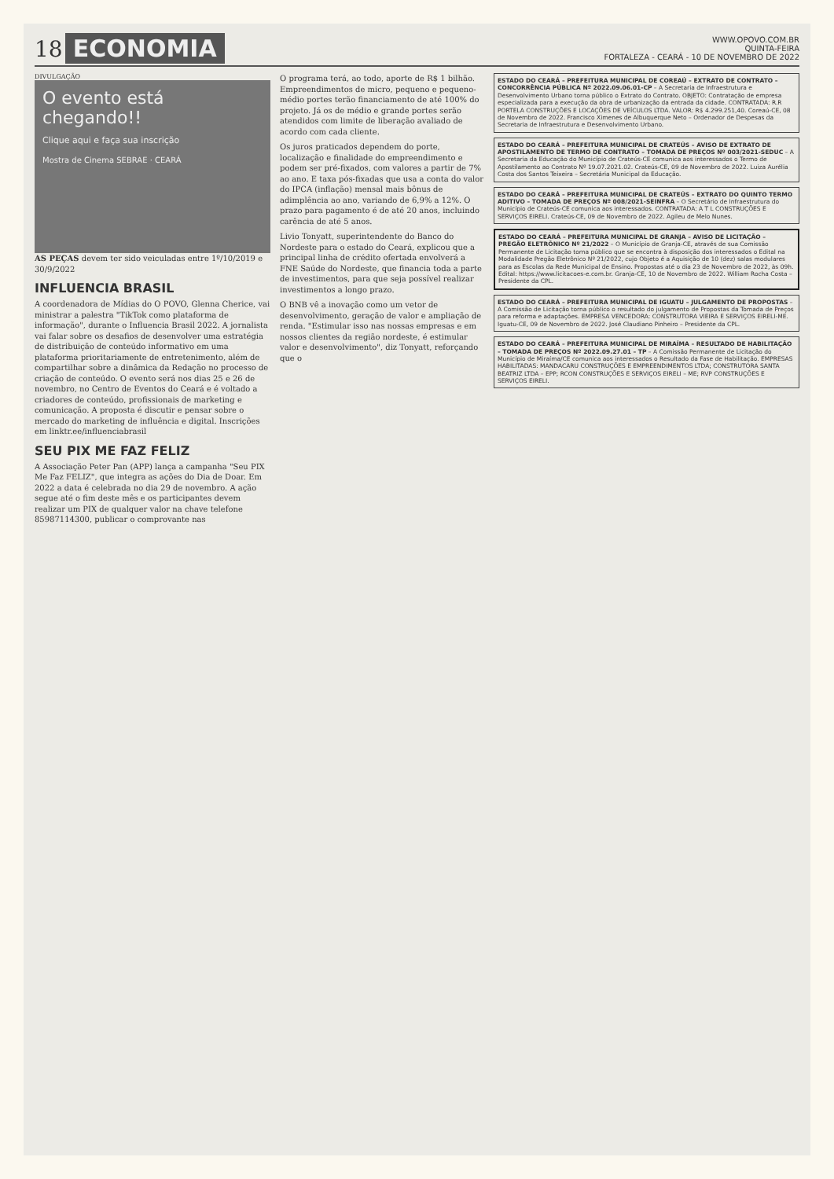18
ECONOMIA
WWW.OPOVO.COM.BR
QUINTA-FEIRA
FORTALEZA - CEARÁ - 10 DE NOVEMBRO DE 2022
DIVULGAÇÃO
O evento está chegando!!
Clique aqui e faça sua inscrição
Mostra de Cinema SEBRAE · CEARÁ
AS PEÇAS devem ter sido veiculadas entre 1º/10/2019 e 30/9/2022
INFLUENCIA BRASIL
A coordenadora de Mídias do O POVO, Glenna Cherice, vai ministrar a palestra "TikTok como plataforma de informação", durante o Influencia Brasil 2022. A jornalista vai falar sobre os desafios de desenvolver uma estratégia de distribuição de conteúdo informativo em uma plataforma prioritariamente de entretenimento, além de compartilhar sobre a dinâmica da Redação no processo de criação de conteúdo. O evento será nos dias 25 e 26 de novembro, no Centro de Eventos do Ceará e é voltado a criadores de conteúdo, profissionais de marketing e comunicação. A proposta é discutir e pensar sobre o mercado do marketing de influência e digital. Inscrições em linktr.ee/influenciabrasil
SEU PIX ME FAZ FELIZ
A Associação Peter Pan (APP) lança a campanha "Seu PIX Me Faz FELIZ", que integra as ações do Dia de Doar. Em 2022 a data é celebrada no dia 29 de novembro. A ação segue até o fim deste mês e os participantes devem realizar um PIX de qualquer valor na chave telefone 85987114300, publicar o comprovante nas
O programa terá, ao todo, aporte de R$ 1 bilhão. Empreendimentos de micro, pequeno e pequeno-médio portes terão financiamento de até 100% do projeto. Já os de médio e grande portes serão atendidos com limite de liberação avaliado de acordo com cada cliente.
Os juros praticados dependem do porte, localização e finalidade do empreendimento e podem ser pré-fixados, com valores a partir de 7% ao ano. E taxa pós-fixadas que usa a conta do valor do IPCA (inflação) mensal mais bônus de adimplência ao ano, variando de 6,9% a 12%. O prazo para pagamento é de até 20 anos, incluindo carência de até 5 anos.
Livio Tonyatt, superintendente do Banco do Nordeste para o estado do Ceará, explicou que a principal linha de crédito ofertada envolverá a FNE Saúde do Nordeste, que financia toda a parte de investimentos, para que seja possível realizar investimentos a longo prazo.
O BNB vê a inovação como um vetor de desenvolvimento, geração de valor e ampliação de renda. "Estimular isso nas nossas empresas e em nossos clientes da região nordeste, é estimular valor e desenvolvimento", diz Tonyatt, reforçando que o
ESTADO DO CEARÁ – PREFEITURA MUNICIPAL DE COREAÚ – EXTRATO DE CONTRATO – CONCORRÊNCIA PÚBLICA Nº 2022.09.06.01-CP – A Secretaria de Infraestrutura e Desenvolvimento Urbano torna público o Extrato do Contrato. OBJETO: Contratação de empresa especializada para a execução da obra de urbanização da entrada da cidade. CONTRATADA: R.R PORTELA CONSTRUÇÕES E LOCAÇÕES DE VEÍCULOS LTDA. VALOR: R$ 4.299.251,40. Coreaú-CE, 08 de Novembro de 2022. Francisco Ximenes de Albuquerque Neto – Ordenador de Despesas da Secretaria de Infraestrutura e Desenvolvimento Urbano.
ESTADO DO CEARÁ – PREFEITURA MUNICIPAL DE CRATEÚS – AVISO DE EXTRATO DE APOSTILAMENTO DE TERMO DE CONTRATO – TOMADA DE PREÇOS Nº 003/2021-SEDUC – A Secretaria da Educação do Município de Crateús-CE comunica aos interessados o Termo de Apostilamento ao Contrato Nº 19.07.2021.02. Crateús-CE, 09 de Novembro de 2022. Luiza Aurélia Costa dos Santos Teixeira – Secretária Municipal da Educação.
ESTADO DO CEARÁ – PREFEITURA MUNICIPAL DE CRATEÚS – EXTRATO DO QUINTO TERMO ADITIVO – TOMADA DE PREÇOS Nº 008/2021-SEINFRA – O Secretário de Infraestrutura do Município de Crateús-CE comunica aos interessados. CONTRATADA: A T L CONSTRUÇÕES E SERVIÇOS EIRELI. Crateús-CE, 09 de Novembro de 2022. Agileu de Melo Nunes.
ESTADO DO CEARÁ – PREFEITURA MUNICIPAL DE GRANJA – AVISO DE LICITAÇÃO – PREGÃO ELETRÔNICO Nº 21/2022 – O Município de Granja-CE, através de sua Comissão Permanente de Licitação torna público que se encontra à disposição dos interessados o Edital na Modalidade Pregão Eletrônico Nº 21/2022, cujo Objeto é a Aquisição de 10 (dez) salas modulares para as Escolas da Rede Municipal de Ensino. Propostas até o dia 23 de Novembro de 2022, às 09h. Edital: https://www.licitacoes-e.com.br. Granja-CE, 10 de Novembro de 2022. William Rocha Costa – Presidente da CPL.
ESTADO DO CEARÁ – PREFEITURA MUNICIPAL DE IGUATU – JULGAMENTO DE PROPOSTAS – A Comissão de Licitação torna público o resultado do julgamento de Propostas da Tomada de Preços para reforma e adaptações. EMPRESA VENCEDORA: CONSTRUTORA VIEIRA E SERVIÇOS EIRELI-ME. Iguatu-CE, 09 de Novembro de 2022. José Claudiano Pinheiro – Presidente da CPL.
ESTADO DO CEARÁ – PREFEITURA MUNICIPAL DE MIRAÍMA – RESULTADO DE HABILITAÇÃO – TOMADA DE PREÇOS Nº 2022.09.27.01 – TP – A Comissão Permanente de Licitação do Município de Miraíma/CE comunica aos interessados o Resultado da Fase de Habilitação. EMPRESAS HABILITADAS: MANDACARU CONSTRUÇÕES E EMPREENDIMENTOS LTDA; CONSTRUTORA SANTA BEATRIZ LTDA – EPP; RCON CONSTRUÇÕES E SERVIÇOS EIRELI – ME; RVP CONSTRUÇÕES E SERVIÇOS EIRELI.